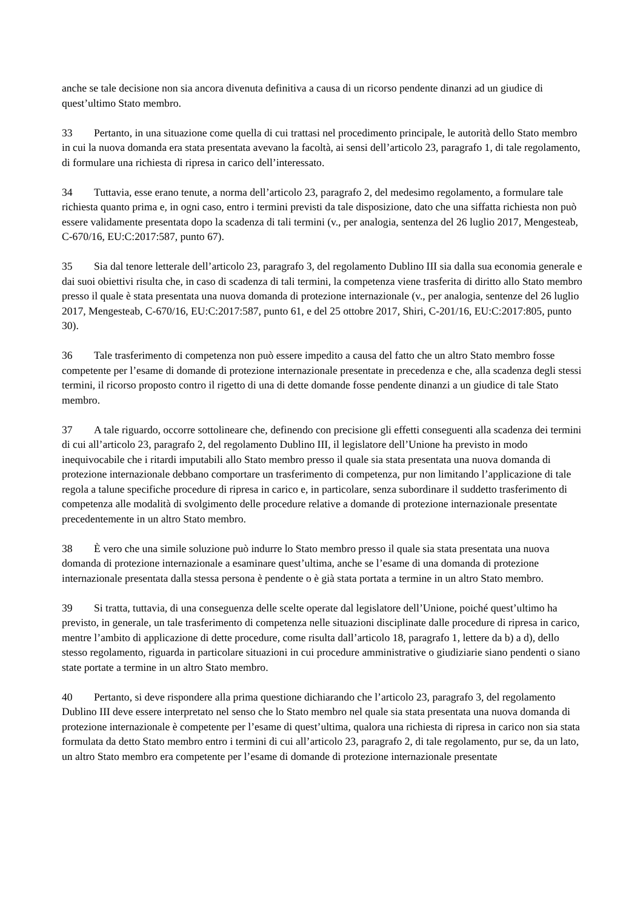anche se tale decisione non sia ancora divenuta definitiva a causa di un ricorso pendente dinanzi ad un giudice di quest’ultimo Stato membro.
33 Pertanto, in una situazione come quella di cui trattasi nel procedimento principale, le autorità dello Stato membro in cui la nuova domanda era stata presentata avevano la facoltà, ai sensi dell’articolo 23, paragrafo 1, di tale regolamento, di formulare una richiesta di ripresa in carico dell’interessato.
34 Tuttavia, esse erano tenute, a norma dell’articolo 23, paragrafo 2, del medesimo regolamento, a formulare tale richiesta quanto prima e, in ogni caso, entro i termini previsti da tale disposizione, dato che una siffatta richiesta non può essere validamente presentata dopo la scadenza di tali termini (v., per analogia, sentenza del 26 luglio 2017, Mengesteab, C-670/16, EU:C:2017:587, punto 67).
35 Sia dal tenore letterale dell’articolo 23, paragrafo 3, del regolamento Dublino III sia dalla sua economia generale e dai suoi obiettivi risulta che, in caso di scadenza di tali termini, la competenza viene trasferita di diritto allo Stato membro presso il quale è stata presentata una nuova domanda di protezione internazionale (v., per analogia, sentenze del 26 luglio 2017, Mengesteab, C-670/16, EU:C:2017:587, punto 61, e del 25 ottobre 2017, Shiri, C-201/16, EU:C:2017:805, punto 30).
36 Tale trasferimento di competenza non può essere impedito a causa del fatto che un altro Stato membro fosse competente per l’esame di domande di protezione internazionale presentate in precedenza e che, alla scadenza degli stessi termini, il ricorso proposto contro il rigetto di una di dette domande fosse pendente dinanzi a un giudice di tale Stato membro.
37 A tale riguardo, occorre sottolineare che, definendo con precisione gli effetti conseguenti alla scadenza dei termini di cui all’articolo 23, paragrafo 2, del regolamento Dublino III, il legislatore dell’Unione ha previsto in modo inequivocabile che i ritardi imputabili allo Stato membro presso il quale sia stata presentata una nuova domanda di protezione internazionale debbano comportare un trasferimento di competenza, pur non limitando l’applicazione di tale regola a talune specifiche procedure di ripresa in carico e, in particolare, senza subordinare il suddetto trasferimento di competenza alle modalità di svolgimento delle procedure relative a domande di protezione internazionale presentate precedentemente in un altro Stato membro.
38 È vero che una simile soluzione può indurre lo Stato membro presso il quale sia stata presentata una nuova domanda di protezione internazionale a esaminare quest’ultima, anche se l’esame di una domanda di protezione internazionale presentata dalla stessa persona è pendente o è già stata portata a termine in un altro Stato membro.
39 Si tratta, tuttavia, di una conseguenza delle scelte operate dal legislatore dell’Unione, poiché quest’ultimo ha previsto, in generale, un tale trasferimento di competenza nelle situazioni disciplinate dalle procedure di ripresa in carico, mentre l’ambito di applicazione di dette procedure, come risulta dall’articolo 18, paragrafo 1, lettere da b) a d), dello stesso regolamento, riguarda in particolare situazioni in cui procedure amministrative o giudiziarie siano pendenti o siano state portate a termine in un altro Stato membro.
40 Pertanto, si deve rispondere alla prima questione dichiarando che l’articolo 23, paragrafo 3, del regolamento Dublino III deve essere interpretato nel senso che lo Stato membro nel quale sia stata presentata una nuova domanda di protezione internazionale è competente per l’esame di quest’ultima, qualora una richiesta di ripresa in carico non sia stata formulata da detto Stato membro entro i termini di cui all’articolo 23, paragrafo 2, di tale regolamento, pur se, da un lato, un altro Stato membro era competente per l’esame di domande di protezione internazionale presentate